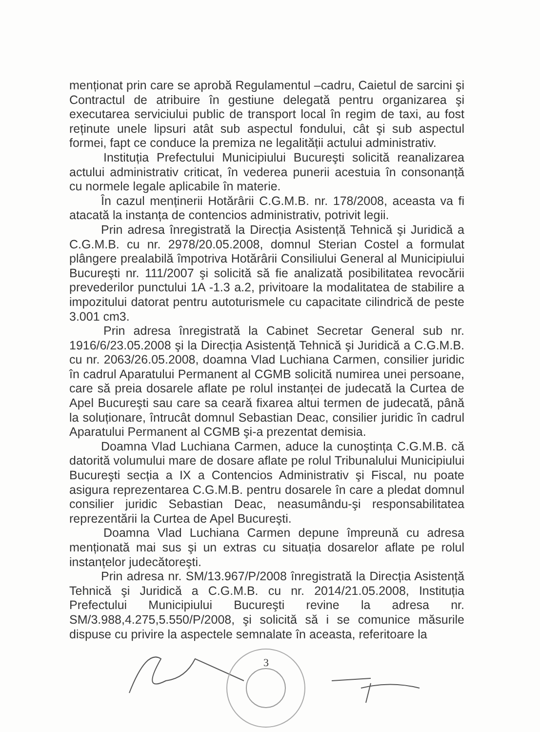menționat prin care se aprobă Regulamentul –cadru, Caietul de sarcini şi Contractul de atribuire în gestiune delegată pentru organizarea şi executarea serviciului public de transport local în regim de taxi, au fost reținute unele lipsuri atât sub aspectul fondului, cât şi sub aspectul formei, fapt ce conduce la premiza ne legalității actului administrativ.
Instituția Prefectului Municipiului Bucureşti solicită reanalizarea actului administrativ criticat, în vederea punerii acestuia în consonanță cu normele legale aplicabile în materie.
În cazul menținerii Hotărârii C.G.M.B. nr. 178/2008, aceasta va fi atacată la instanța de contencios administrativ, potrivit legii.
Prin adresa înregistrată la Direcția Asistență Tehnică şi Juridică a C.G.M.B. cu nr. 2978/20.05.2008, domnul Sterian Costel a formulat plângere prealabilă împotriva Hotărârii Consiliului General al Municipiului Bucureşti nr. 111/2007 şi solicită să fie analizată posibilitatea revocării prevederilor punctului 1A -1.3 a.2, privitoare la modalitatea de stabilire a impozitului datorat pentru autoturismele cu capacitate cilindrică de peste 3.001 cm3.
Prin adresa înregistrată la Cabinet Secretar General sub nr. 1916/6/23.05.2008 şi la Direcția Asistență Tehnică şi Juridică a C.G.M.B. cu nr. 2063/26.05.2008, doamna Vlad Luchiana Carmen, consilier juridic în cadrul Aparatului Permanent al CGMB solicită numirea unei persoane, care să preia dosarele aflate pe rolul instanței de judecată la Curtea de Apel Bucureşti sau care sa ceară fixarea altui termen de judecată, până la soluționare, întrucât domnul Sebastian Deac, consilier juridic în cadrul Aparatului Permanent al CGMB şi-a prezentat demisia.
Doamna Vlad Luchiana Carmen, aduce la cunoştința C.G.M.B. că datorită volumului mare de dosare aflate pe rolul Tribunalului Municipiului Bucureşti secția a IX a Contencios Administrativ şi Fiscal, nu poate asigura reprezentarea C.G.M.B. pentru dosarele în care a pledat domnul consilier juridic Sebastian Deac, neasumându-şi responsabilitatea reprezentării la Curtea de Apel Bucureşti.
Doamna Vlad Luchiana Carmen depune împreună cu adresa menționată mai sus şi un extras cu situația dosarelor aflate pe rolul instanțelor judecătoreşti.
Prin adresa nr. SM/13.967/P/2008 înregistrată la Direcția Asistență Tehnică şi Juridică a C.G.M.B. cu nr. 2014/21.05.2008, Instituția Prefectului Municipiului Bucureşti revine la adresa nr. SM/3.988,4.275,5.550/P/2008, şi solicită să i se comunice măsurile dispuse cu privire la aspectele semnalate în aceasta, referitoare la
3